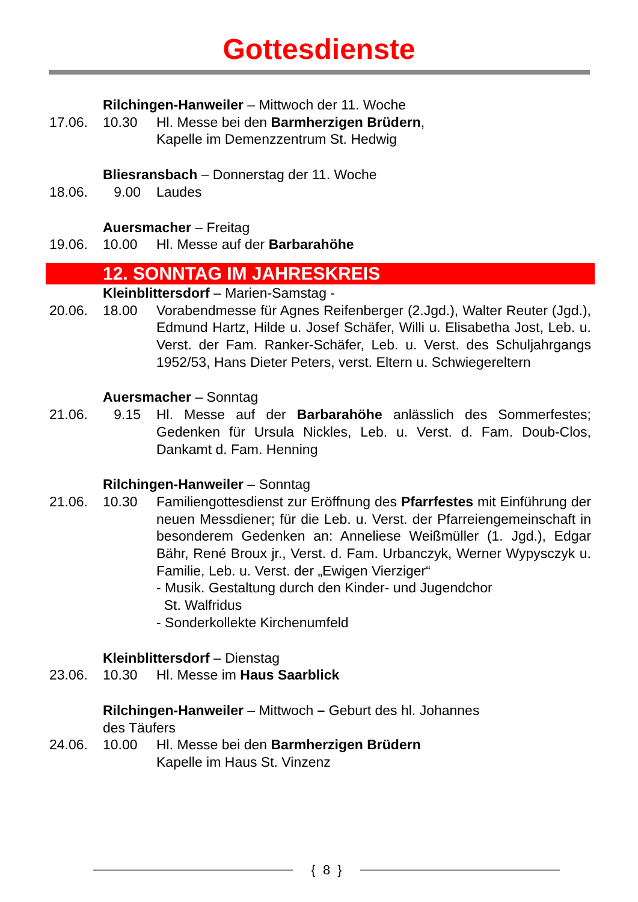Gottesdienste
Rilchingen-Hanweiler – Mittwoch der 11. Woche
17.06. 10.30 Hl. Messe bei den Barmherzigen Brüdern,
Kapelle im Demenzzentrum St. Hedwig
Bliesransbach – Donnerstag der 11. Woche
18.06. 9.00 Laudes
Auersmacher – Freitag
19.06. 10.00 Hl. Messe auf der Barbarahöhe
12. SONNTAG IM JAHRESKREIS
Kleinblittersdorf – Marien-Samstag -
20.06. 18.00 Vorabendmesse für Agnes Reifenberger (2.Jgd.), Walter Reuter (Jgd.), Edmund Hartz, Hilde u. Josef Schäfer, Willi u. Elisabetha Jost, Leb. u. Verst. der Fam. Ranker-Schäfer, Leb. u. Verst. des Schuljahrgangs 1952/53, Hans Dieter Peters, verst. Eltern u. Schwiegereltern
Auersmacher – Sonntag
21.06. 9.15 Hl. Messe auf der Barbarahöhe anlässlich des Sommerfestes; Gedenken für Ursula Nickles, Leb. u. Verst. d. Fam. Doub-Clos, Dankamt d. Fam. Henning
Rilchingen-Hanweiler – Sonntag
21.06. 10.30 Familiengottesdienst zur Eröffnung des Pfarrfestes mit Einführung der neuen Messdiener; für die Leb. u. Verst. der Pfarreiengemeinschaft in besonderem Gedenken an: Anneliese Weißmüller (1. Jgd.), Edgar Bähr, René Broux jr., Verst. d. Fam. Urbanczyk, Werner Wypysczyk u. Familie, Leb. u. Verst. der „Ewigen Vierziger“
- Musik. Gestaltung durch den Kinder- und Jugendchor
St. Walfridus
- Sonderkollekte Kirchenumfeld
Kleinblittersdorf – Dienstag
23.06. 10.30 Hl. Messe im Haus Saarblick
Rilchingen-Hanweiler – Mittwoch – Geburt des hl. Johannes
des Täufers
24.06. 10.00 Hl. Messe bei den Barmherzigen Brüdern
Kapelle im Haus St. Vinzenz
{ 8 }